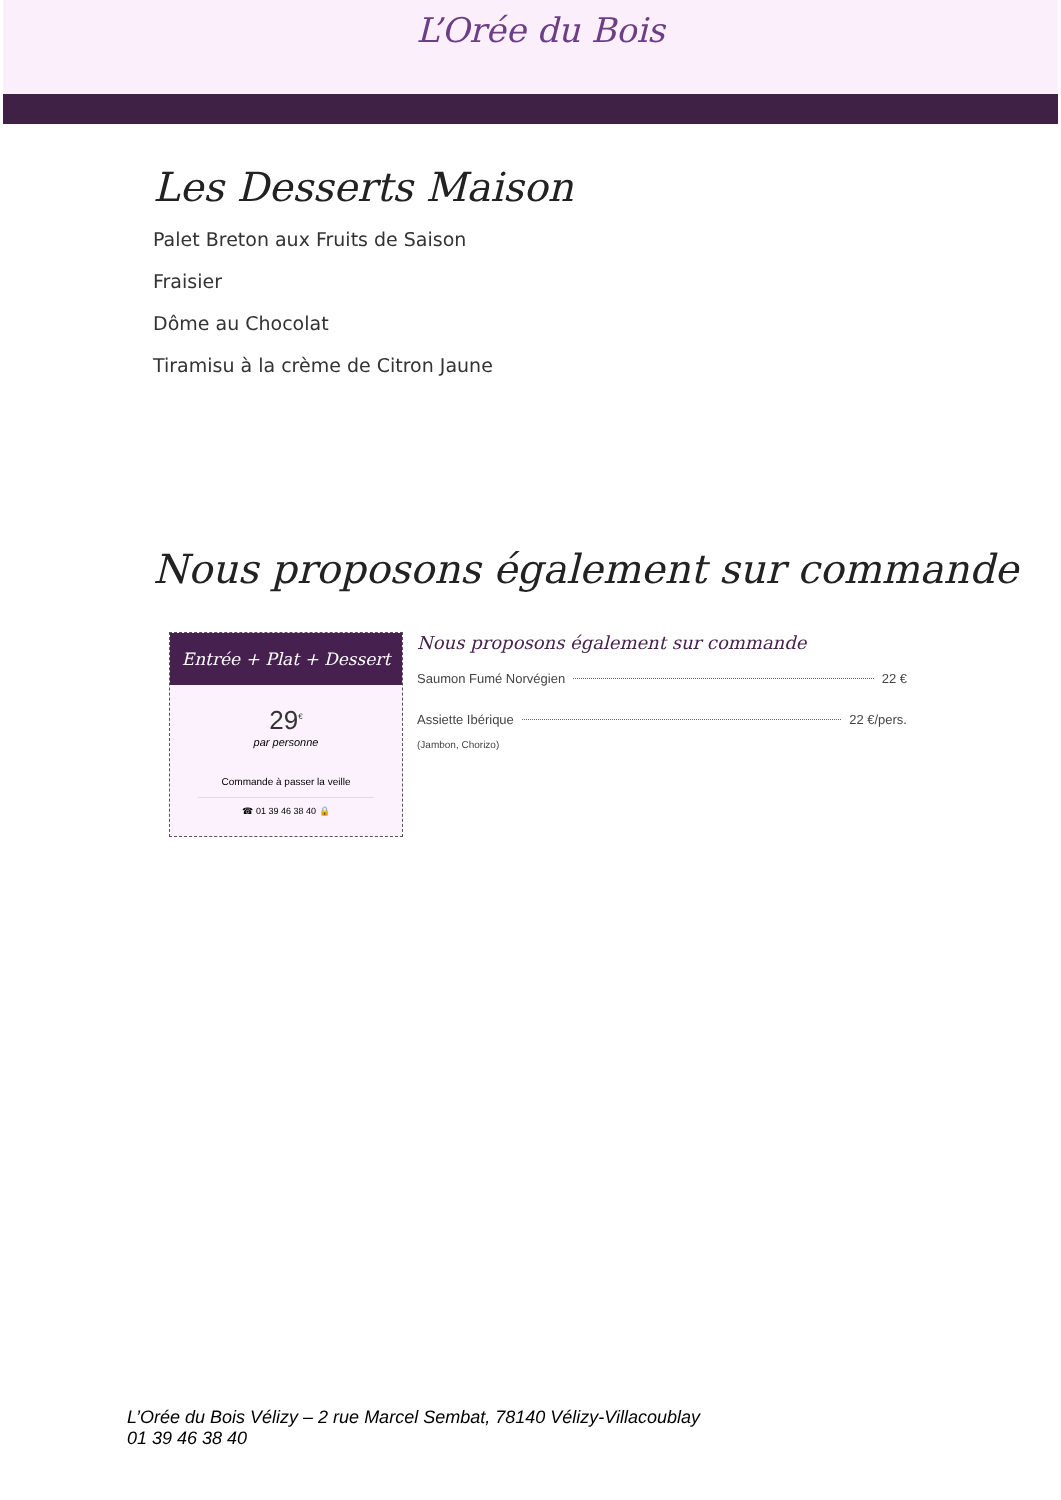L’Orée du Bois
Les Desserts Maison
Palet Breton aux Fruits de Saison
Fraisier
Dôme au Chocolat
Tiramisu à la crème de Citron Jaune
Nous proposons également sur commande
Entrée + Plat + Dessert
29<sup>€</sup>
par personne
Commande à passer la veille
☎ 01 39 46 38 40 🔒
Nous proposons également sur commande
Saumon Fumé Norvégien 22 €
Assiette Ibérique 22 €/pers.
(Jambon, Chorizo)
L’Orée du Bois Vélizy – 2 rue Marcel Sembat, 78140 Vélizy-Villacoublay
01 39 46 38 40